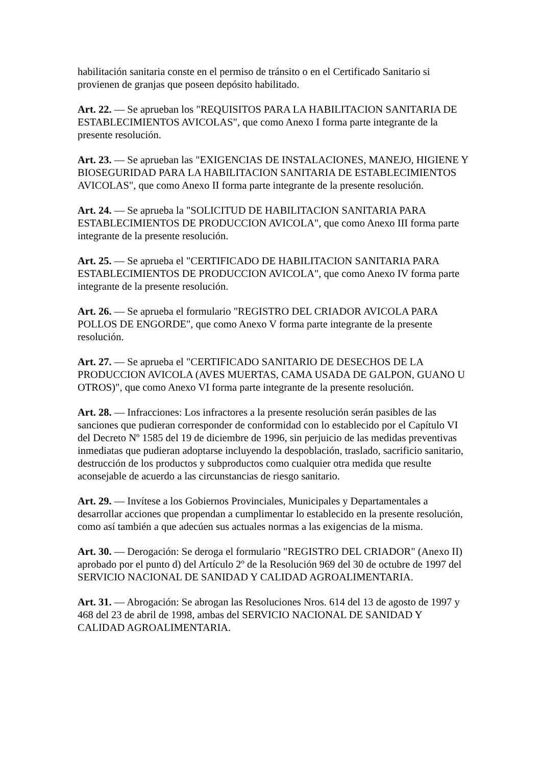habilitación sanitaria conste en el permiso de tránsito o en el Certificado Sanitario si provienen de granjas que poseen depósito habilitado.
Art. 22. — Se aprueban los "REQUISITOS PARA LA HABILITACION SANITARIA DE ESTABLECIMIENTOS AVICOLAS", que como Anexo I forma parte integrante de la presente resolución.
Art. 23. — Se aprueban las "EXIGENCIAS DE INSTALACIONES, MANEJO, HIGIENE Y BIOSEGURIDAD PARA LA HABILITACION SANITARIA DE ESTABLECIMIENTOS AVICOLAS", que como Anexo II forma parte integrante de la presente resolución.
Art. 24. — Se aprueba la "SOLICITUD DE HABILITACION SANITARIA PARA ESTABLECIMIENTOS DE PRODUCCION AVICOLA", que como Anexo III forma parte integrante de la presente resolución.
Art. 25. — Se aprueba el "CERTIFICADO DE HABILITACION SANITARIA PARA ESTABLECIMIENTOS DE PRODUCCION AVICOLA", que como Anexo IV forma parte integrante de la presente resolución.
Art. 26. — Se aprueba el formulario "REGISTRO DEL CRIADOR AVICOLA PARA POLLOS DE ENGORDE", que como Anexo V forma parte integrante de la presente resolución.
Art. 27. — Se aprueba el "CERTIFICADO SANITARIO DE DESECHOS DE LA PRODUCCION AVICOLA (AVES MUERTAS, CAMA USADA DE GALPON, GUANO U OTROS)", que como Anexo VI forma parte integrante de la presente resolución.
Art. 28. — Infracciones: Los infractores a la presente resolución serán pasibles de las sanciones que pudieran corresponder de conformidad con lo establecido por el Capítulo VI del Decreto Nº 1585 del 19 de diciembre de 1996, sin perjuicio de las medidas preventivas inmediatas que pudieran adoptarse incluyendo la despoblación, traslado, sacrificio sanitario, destrucción de los productos y subproductos como cualquier otra medida que resulte aconsejable de acuerdo a las circunstancias de riesgo sanitario.
Art. 29. — Invítese a los Gobiernos Provinciales, Municipales y Departamentales a desarrollar acciones que propendan a cumplimentar lo establecido en la presente resolución, como así también a que adecúen sus actuales normas a las exigencias de la misma.
Art. 30. — Derogación: Se deroga el formulario "REGISTRO DEL CRIADOR" (Anexo II) aprobado por el punto d) del Artículo 2º de la Resolución 969 del 30 de octubre de 1997 del SERVICIO NACIONAL DE SANIDAD Y CALIDAD AGROALIMENTARIA.
Art. 31. — Abrogación: Se abrogan las Resoluciones Nros. 614 del 13 de agosto de 1997 y 468 del 23 de abril de 1998, ambas del SERVICIO NACIONAL DE SANIDAD Y CALIDAD AGROALIMENTARIA.